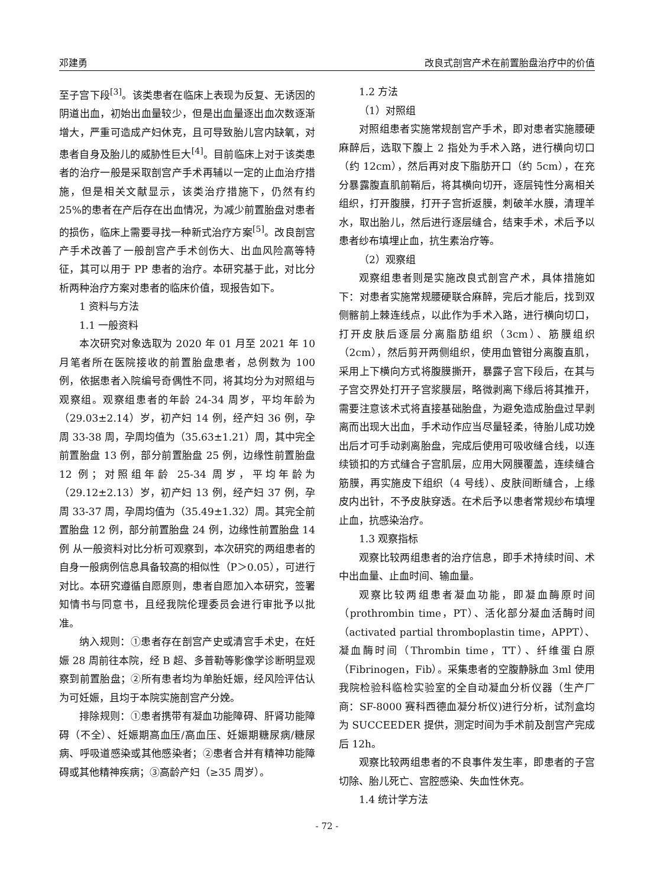邓建勇 改良式剖宫产术在前置胎盘治疗中的价值
至子宫下段<sup>[3]</sup>。该类患者在临床上表现为反复、无诱因的阴道出血，初始出血量较少，但是出血量逐出血次数逐渐增大，严重可造成产妇休克，且可导致胎儿宫内缺氧，对患者自身及胎儿的威胁性巨大<sup>[4]</sup>。目前临床上对于该类患者的治疗一般是采取剖宫产手术再辅以一定的止血治疗措施，但是相关文献显示，该类治疗措施下，仍然有约 25%的患者在产后存在出血情况，为减少前置胎盘对患者的损伤，临床上需要寻找一种新式治疗方案<sup>[5]</sup>。改良剖宫产手术改善了一般剖宫产手术创伤大、出血风险高等特征，其可以用于 PP 患者的治疗。本研究基于此，对比分析两种治疗方案对患者的临床价值，现报告如下。
1 资料与方法
1.1 一般资料
本次研究对象选取为 2020 年 01 月至 2021 年 10 月笔者所在医院接收的前置胎盘患者，总例数为 100 例，依据患者入院编号奇偶性不同，将其均分为对照组与观察组。观察组患者的年龄 24-34 周岁，平均年龄为（29.03±2.14）岁，初产妇 14 例，经产妇 36 例，孕周 33-38 周，孕周均值为（35.63±1.21）周，其中完全前置胎盘 13 例，部分前置胎盘 25 例，边缘性前置胎盘 12 例；对照组年龄 25-34 周岁，平均年龄为（29.12±2.13）岁，初产妇 13 例，经产妇 37 例，孕周 33-37 周，孕周均值为（35.49±1.32）周。其完全前置胎盘 12 例，部分前置胎盘 24 例，边缘性前置胎盘 14 例 从一般资料对比分析可观察到，本次研究的两组患者的自身一般病例信息具备较高的相似性（P＞0.05），可进行对比。本研究遵循自愿原则，患者自愿加入本研究，签署知情书与同意书，且经我院伦理委员会进行审批予以批准。
纳入规则：①患者存在剖宫产史或清宫手术史，在妊娠 28 周前往本院，经 B 超、多普勒等影像学诊断明显观察到前置胎盘；②所有患者均为单胎妊娠，经风险评估认为可妊娠，且均于本院实施剖宫产分娩。
排除规则：①患者携带有凝血功能障碍、肝肾功能障碍（不全）、妊娠期高血压/高血压、妊娠期糖尿病/糖尿病、呼吸道感染或其他感染者；②患者合并有精神功能障碍或其他精神疾病；③高龄产妇（≥35 周岁）。
1.2 方法
（1）对照组
对照组患者实施常规剖宫产手术，即对患者实施腰硬麻醉后，选取下腹上 2 指处为手术入路，进行横向切口（约 12cm），然后再对皮下脂肪开口（约 5cm），在充分暴露腹直肌前鞘后，将其横向切开，逐层钝性分离相关组织，打开腹膜，打开子宫折返膜，刺破羊水膜，清理羊水，取出胎儿，然后进行逐层缝合，结束手术，术后予以患者纱布填埋止血，抗生素治疗等。
（2）观察组
观察组患者则是实施改良式剖宫产术，具体措施如下：对患者实施常规腰硬联合麻醉，完后才能后，找到双侧髂前上棘连线点，以此作为手术入路，进行横向切口，打开皮肤后逐层分离脂肪组织（3cm）、筋膜组织（2cm），然后剪开两侧组织，使用血管钳分离腹直肌，采用上下横向方式将腹膜撕开，暴露子宫下段后，在其与子宫交界处打开子宫浆膜层，略微剥离下缘后将其推开，需要注意该术式将直接基础胎盘，为避免造成胎盘过早剥离而出现大出血，手术动作应当尽量轻柔，待胎儿成功娩出后才可手动剥离胎盘，完成后使用可吸收缝合线，以连续锁扣的方式缝合子宫肌层，应用大网膜覆盖，连续缝合筋膜，再实施皮下组织（4 号线）、皮肤间断缝合，上缘皮内出针，不予皮肤穿透。在术后予以患者常规纱布填埋止血，抗感染治疗。
1.3 观察指标
观察比较两组患者的治疗信息，即手术持续时间、术中出血量、止血时间、输血量。
观察比较两组患者凝血功能，即凝血酶原时间（prothrombin time，PT）、活化部分凝血活酶时间（activated partial thromboplastin time，APPT）、凝血酶时间（Thrombin time，TT）、纤维蛋白原（Fibrinogen，Fib）。采集患者的空腹静脉血 3ml 使用我院检验科临检实验室的全自动凝血分析仪器（生产厂商：SF-8000 赛科西德血凝分析仪)进行分析，试剂盒均为 SUCCEEDER 提供，测定时间为手术前及剖宫产完成后 12h。
观察比较两组患者的不良事件发生率，即患者的子宫切除、胎儿死亡、宫腔感染、失血性休克。
1.4 统计学方法
- 72 -